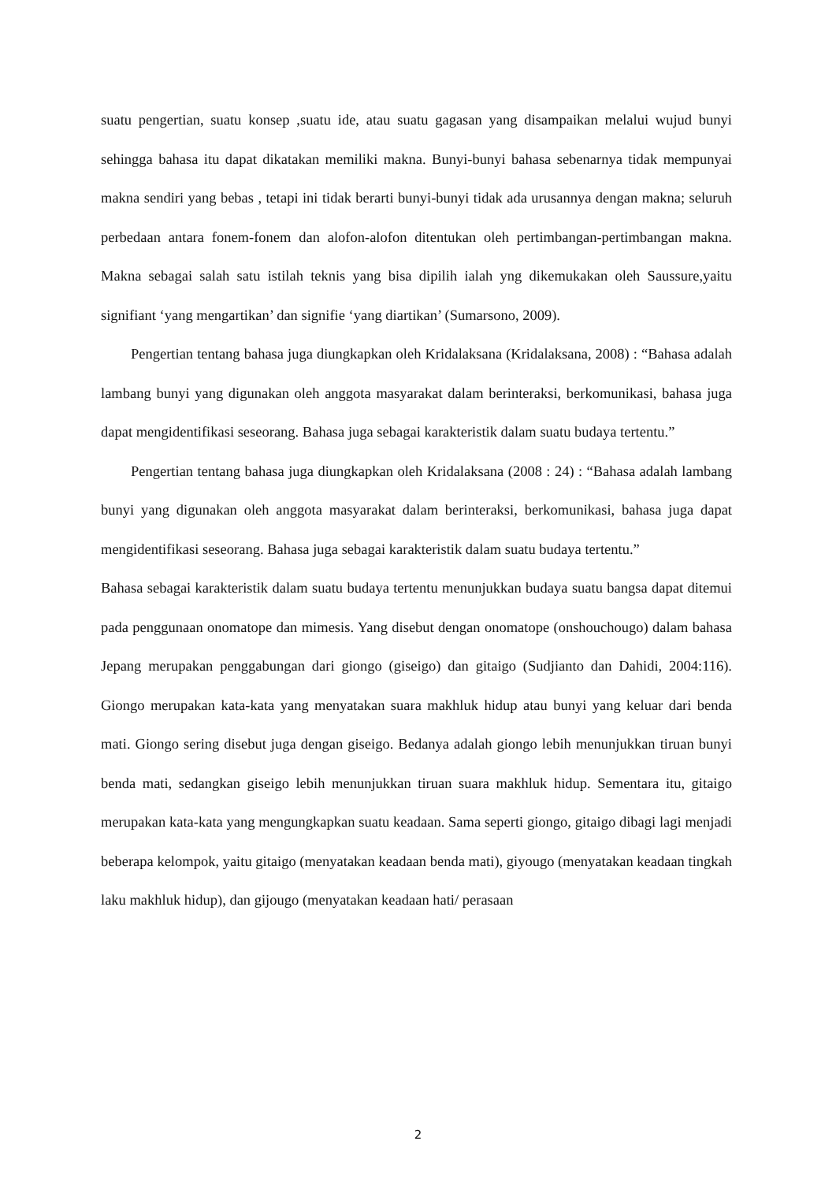suatu pengertian, suatu konsep ,suatu ide, atau suatu gagasan yang disampaikan melalui wujud bunyi sehingga bahasa itu dapat dikatakan memiliki makna. Bunyi-bunyi bahasa sebenarnya tidak mempunyai makna sendiri yang bebas , tetapi ini tidak berarti bunyi-bunyi tidak ada urusannya dengan makna; seluruh perbedaan antara fonem-fonem dan alofon-alofon ditentukan oleh pertimbangan-pertimbangan makna. Makna sebagai salah satu istilah teknis yang bisa dipilih ialah yng dikemukakan oleh Saussure,yaitu signifiant ‘yang mengartikan’ dan signifie ‘yang diartikan’ (Sumarsono, 2009).
Pengertian tentang bahasa juga diungkapkan oleh Kridalaksana (Kridalaksana, 2008) : “Bahasa adalah lambang bunyi yang digunakan oleh anggota masyarakat dalam berinteraksi, berkomunikasi, bahasa juga dapat mengidentifikasi seseorang. Bahasa juga sebagai karakteristik dalam suatu budaya tertentu.”
Pengertian tentang bahasa juga diungkapkan oleh Kridalaksana (2008 : 24) : “Bahasa adalah lambang bunyi yang digunakan oleh anggota masyarakat dalam berinteraksi, berkomunikasi, bahasa juga dapat mengidentifikasi seseorang. Bahasa juga sebagai karakteristik dalam suatu budaya tertentu.”
Bahasa sebagai karakteristik dalam suatu budaya tertentu menunjukkan budaya suatu bangsa dapat ditemui pada penggunaan onomatope dan mimesis. Yang disebut dengan onomatope (onshouchougo) dalam bahasa Jepang merupakan penggabungan dari giongo (giseigo) dan gitaigo (Sudjianto dan Dahidi, 2004:116). Giongo merupakan kata-kata yang menyatakan suara makhluk hidup atau bunyi yang keluar dari benda mati. Giongo sering disebut juga dengan giseigo. Bedanya adalah giongo lebih menunjukkan tiruan bunyi benda mati, sedangkan giseigo lebih menunjukkan tiruan suara makhluk hidup. Sementara itu, gitaigo merupakan kata-kata yang mengungkapkan suatu keadaan. Sama seperti giongo, gitaigo dibagi lagi menjadi beberapa kelompok, yaitu gitaigo (menyatakan keadaan benda mati), giyougo (menyatakan keadaan tingkah laku makhluk hidup), dan gijougo (menyatakan keadaan hati/ perasaan
2